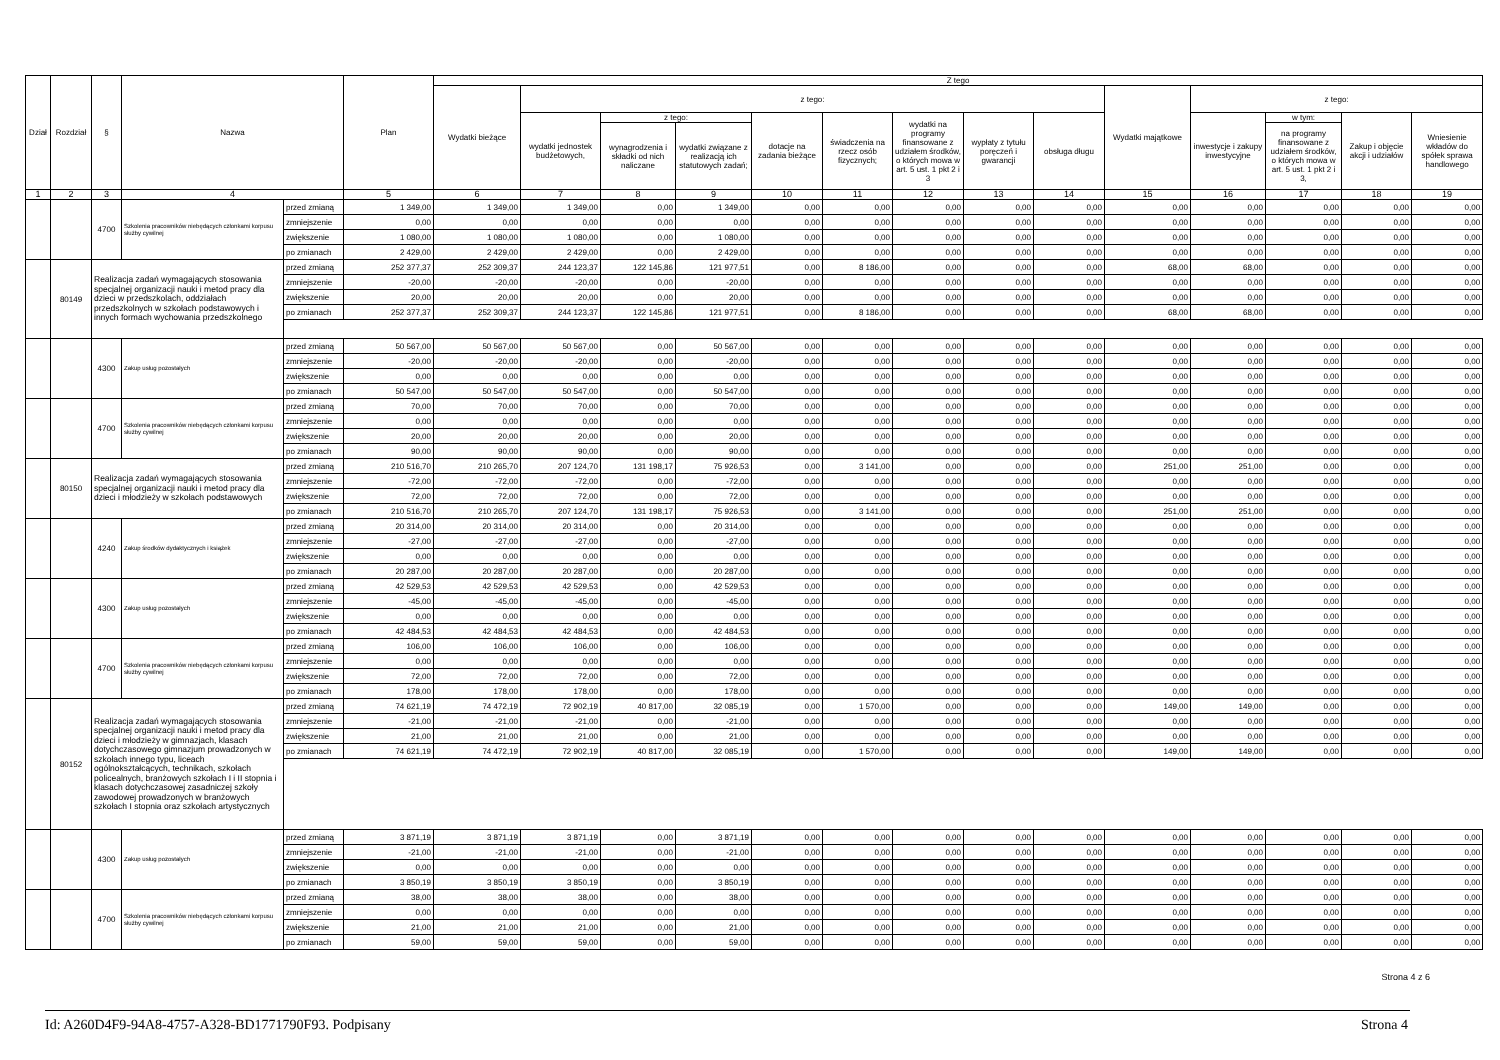| Dział | Rozdział | § | Nazwa | | Plan | Z tego | | | | | | | | | | | | | |
| --- | --- | --- | --- | --- | --- | --- | --- | --- | --- | --- | --- | --- | --- | --- | --- | --- | --- | --- | --- |
| | | | | | | Wydatki bieżące | z tego: | | | | | | | | Wydatki majątkowe | z tego: | | | |
| | | | | | | | wydatki jednostek budżetowych, | z tego: | | dotacje na zadania bieżące | świadczenia na rzecz osób fizycznych; | wydatki na programy finansowane z udziałem środków, o których mowa w art. 5 ust. 1 pkt 2 i 3 | wypłaty z tytułu poręczeń i gwarancji | obsługa długu | | inwestycje i zakupy inwestycyjne | w tym: | Zakup i objęcie akcji i udziałów | Wniesienie wkładów do spółek sprawa handlowego |
| | | | | | | | | wynagrodzenia i składki od nich naliczane | wydatki związane z realizacją ich statutowych zadań; | | | | | | | | na programy finansowane z udziałem środków, o których mowa w art. 5 ust. 1 pkt 2 i 3, | | |
| 1 | 2 | 3 | 4 | | 5 | 6 | 7 | 8 | 9 | 10 | 11 | 12 | 13 | 14 | 15 | 16 | 17 | 18 | 19 |
| | | 4700 | Szkolenia pracowników niebędących członkami korpusu służby cywilnej | przed zmianą | 1 349,00 | 1 349,00 | 1 349,00 | 0,00 | 1 349,00 | 0,00 | 0,00 | 0,00 | 0,00 | 0,00 | 0,00 | 0,00 | 0,00 | 0,00 | 0,00 |
| | | | | zmniejszenie | 0,00 | 0,00 | 0,00 | 0,00 | 0,00 | 0,00 | 0,00 | 0,00 | 0,00 | 0,00 | 0,00 | 0,00 | 0,00 | 0,00 | 0,00 |
| | | | | zwiększenie | 1 080,00 | 1 080,00 | 1 080,00 | 0,00 | 1 080,00 | 0,00 | 0,00 | 0,00 | 0,00 | 0,00 | 0,00 | 0,00 | 0,00 | 0,00 | 0,00 |
| | | | | po zmianach | 2 429,00 | 2 429,00 | 2 429,00 | 0,00 | 2 429,00 | 0,00 | 0,00 | 0,00 | 0,00 | 0,00 | 0,00 | 0,00 | 0,00 | 0,00 | 0,00 |
| | 80149 | Realizacja zadań wymagających stosowania specjalnej organizacji nauki i metod pracy dla dzieci w przedszkolach, oddziałach przedszkolnych w szkołach podstawowych i innych formach wychowania przedszkolnego | | przed zmianą | 252 377,37 | 252 309,37 | 244 123,37 | 122 145,86 | 121 977,51 | 0,00 | 8 186,00 | 0,00 | 0,00 | 0,00 | 68,00 | 68,00 | 0,00 | 0,00 | 0,00 |
| | | | | zmniejszenie | -20,00 | -20,00 | -20,00 | 0,00 | -20,00 | 0,00 | 0,00 | 0,00 | 0,00 | 0,00 | 0,00 | 0,00 | 0,00 | 0,00 | 0,00 |
| | | | | zwiększenie | 20,00 | 20,00 | 20,00 | 0,00 | 20,00 | 0,00 | 0,00 | 0,00 | 0,00 | 0,00 | 0,00 | 0,00 | 0,00 | 0,00 | 0,00 |
| | | | | po zmianach | 252 377,37 | 252 309,37 | 244 123,37 | 122 145,86 | 121 977,51 | 0,00 | 8 186,00 | 0,00 | 0,00 | 0,00 | 68,00 | 68,00 | 0,00 | 0,00 | 0,00 |
| | | 4300 | Zakup usług pozostałych | przed zmianą | 50 567,00 | 50 567,00 | 50 567,00 | 0,00 | 50 567,00 | 0,00 | 0,00 | 0,00 | 0,00 | 0,00 | 0,00 | 0,00 | 0,00 | 0,00 | 0,00 |
| | | | | zmniejszenie | -20,00 | -20,00 | -20,00 | 0,00 | -20,00 | 0,00 | 0,00 | 0,00 | 0,00 | 0,00 | 0,00 | 0,00 | 0,00 | 0,00 | 0,00 |
| | | | | zwiększenie | 0,00 | 0,00 | 0,00 | 0,00 | 0,00 | 0,00 | 0,00 | 0,00 | 0,00 | 0,00 | 0,00 | 0,00 | 0,00 | 0,00 | 0,00 |
| | | | | po zmianach | 50 547,00 | 50 547,00 | 50 547,00 | 0,00 | 50 547,00 | 0,00 | 0,00 | 0,00 | 0,00 | 0,00 | 0,00 | 0,00 | 0,00 | 0,00 | 0,00 |
| | | 4700 | Szkolenia pracowników niebędących członkami korpusu służby cywilnej | przed zmianą | 70,00 | 70,00 | 70,00 | 0,00 | 70,00 | 0,00 | 0,00 | 0,00 | 0,00 | 0,00 | 0,00 | 0,00 | 0,00 | 0,00 | 0,00 |
| | | | | zmniejszenie | 0,00 | 0,00 | 0,00 | 0,00 | 0,00 | 0,00 | 0,00 | 0,00 | 0,00 | 0,00 | 0,00 | 0,00 | 0,00 | 0,00 | 0,00 |
| | | | | zwiększenie | 20,00 | 20,00 | 20,00 | 0,00 | 20,00 | 0,00 | 0,00 | 0,00 | 0,00 | 0,00 | 0,00 | 0,00 | 0,00 | 0,00 | 0,00 |
| | | | | po zmianach | 90,00 | 90,00 | 90,00 | 0,00 | 90,00 | 0,00 | 0,00 | 0,00 | 0,00 | 0,00 | 0,00 | 0,00 | 0,00 | 0,00 | 0,00 |
| | 80150 | Realizacja zadań wymagających stosowania specjalnej organizacji nauki i metod pracy dla dzieci i młodzieży w szkołach podstawowych | | przed zmianą | 210 516,70 | 210 265,70 | 207 124,70 | 131 198,17 | 75 926,53 | 0,00 | 3 141,00 | 0,00 | 0,00 | 0,00 | 251,00 | 251,00 | 0,00 | 0,00 | 0,00 |
| | | | | zmniejszenie | -72,00 | -72,00 | -72,00 | 0,00 | -72,00 | 0,00 | 0,00 | 0,00 | 0,00 | 0,00 | 0,00 | 0,00 | 0,00 | 0,00 | 0,00 |
| | | | | zwiększenie | 72,00 | 72,00 | 72,00 | 0,00 | 72,00 | 0,00 | 0,00 | 0,00 | 0,00 | 0,00 | 0,00 | 0,00 | 0,00 | 0,00 | 0,00 |
| | | | | po zmianach | 210 516,70 | 210 265,70 | 207 124,70 | 131 198,17 | 75 926,53 | 0,00 | 3 141,00 | 0,00 | 0,00 | 0,00 | 251,00 | 251,00 | 0,00 | 0,00 | 0,00 |
| | | 4240 | Zakup środków dydaktycznych i książek | przed zmianą | 20 314,00 | 20 314,00 | 20 314,00 | 0,00 | 20 314,00 | 0,00 | 0,00 | 0,00 | 0,00 | 0,00 | 0,00 | 0,00 | 0,00 | 0,00 | 0,00 |
| | | | | zmniejszenie | -27,00 | -27,00 | -27,00 | 0,00 | -27,00 | 0,00 | 0,00 | 0,00 | 0,00 | 0,00 | 0,00 | 0,00 | 0,00 | 0,00 | 0,00 |
| | | | | zwiększenie | 0,00 | 0,00 | 0,00 | 0,00 | 0,00 | 0,00 | 0,00 | 0,00 | 0,00 | 0,00 | 0,00 | 0,00 | 0,00 | 0,00 | 0,00 |
| | | | | po zmianach | 20 287,00 | 20 287,00 | 20 287,00 | 0,00 | 20 287,00 | 0,00 | 0,00 | 0,00 | 0,00 | 0,00 | 0,00 | 0,00 | 0,00 | 0,00 | 0,00 |
| | | 4300 | Zakup usług pozostałych | przed zmianą | 42 529,53 | 42 529,53 | 42 529,53 | 0,00 | 42 529,53 | 0,00 | 0,00 | 0,00 | 0,00 | 0,00 | 0,00 | 0,00 | 0,00 | 0,00 | 0,00 |
| | | | | zmniejszenie | -45,00 | -45,00 | -45,00 | 0,00 | -45,00 | 0,00 | 0,00 | 0,00 | 0,00 | 0,00 | 0,00 | 0,00 | 0,00 | 0,00 | 0,00 |
| | | | | zwiększenie | 0,00 | 0,00 | 0,00 | 0,00 | 0,00 | 0,00 | 0,00 | 0,00 | 0,00 | 0,00 | 0,00 | 0,00 | 0,00 | 0,00 | 0,00 |
| | | | | po zmianach | 42 484,53 | 42 484,53 | 42 484,53 | 0,00 | 42 484,53 | 0,00 | 0,00 | 0,00 | 0,00 | 0,00 | 0,00 | 0,00 | 0,00 | 0,00 | 0,00 |
| | | 4700 | Szkolenia pracowników niebędących członkami korpusu służby cywilnej | przed zmianą | 106,00 | 106,00 | 106,00 | 0,00 | 106,00 | 0,00 | 0,00 | 0,00 | 0,00 | 0,00 | 0,00 | 0,00 | 0,00 | 0,00 | 0,00 |
| | | | | zmniejszenie | 0,00 | 0,00 | 0,00 | 0,00 | 0,00 | 0,00 | 0,00 | 0,00 | 0,00 | 0,00 | 0,00 | 0,00 | 0,00 | 0,00 | 0,00 |
| | | | | zwiększenie | 72,00 | 72,00 | 72,00 | 0,00 | 72,00 | 0,00 | 0,00 | 0,00 | 0,00 | 0,00 | 0,00 | 0,00 | 0,00 | 0,00 | 0,00 |
| | | | | po zmianach | 178,00 | 178,00 | 178,00 | 0,00 | 178,00 | 0,00 | 0,00 | 0,00 | 0,00 | 0,00 | 0,00 | 0,00 | 0,00 | 0,00 | 0,00 |
| | 80152 | Realizacja zadań wymagających stosowania specjalnej organizacji nauki i metod pracy dla dzieci i młodzieży w gimnazjach, klasach dotychczasowego gimnazjum prowadzonych w szkołach innego typu, liceach ogólnokształcących, technikach, szkołach policealnych, branżowych szkołach I i II stopnia i klasach dotychczasowej zasadniczej szkoły zawodowej prowadzonych w branżowych szkołach I stopnia oraz szkołach artystycznych | | przed zmianą | 74 621,19 | 74 472,19 | 72 902,19 | 40 817,00 | 32 085,19 | 0,00 | 1 570,00 | 0,00 | 0,00 | 0,00 | 149,00 | 149,00 | 0,00 | 0,00 | 0,00 |
| | | | | zmniejszenie | -21,00 | -21,00 | -21,00 | 0,00 | -21,00 | 0,00 | 0,00 | 0,00 | 0,00 | 0,00 | 0,00 | 0,00 | 0,00 | 0,00 | 0,00 |
| | | | | zwiększenie | 21,00 | 21,00 | 21,00 | 0,00 | 21,00 | 0,00 | 0,00 | 0,00 | 0,00 | 0,00 | 0,00 | 0,00 | 0,00 | 0,00 | 0,00 |
| | | | | po zmianach | 74 621,19 | 74 472,19 | 72 902,19 | 40 817,00 | 32 085,19 | 0,00 | 1 570,00 | 0,00 | 0,00 | 0,00 | 149,00 | 149,00 | 0,00 | 0,00 | 0,00 |
| | | 4300 | Zakup usług pozostałych | przed zmianą | 3 871,19 | 3 871,19 | 3 871,19 | 0,00 | 3 871,19 | 0,00 | 0,00 | 0,00 | 0,00 | 0,00 | 0,00 | 0,00 | 0,00 | 0,00 | 0,00 |
| | | | | zmniejszenie | -21,00 | -21,00 | -21,00 | 0,00 | -21,00 | 0,00 | 0,00 | 0,00 | 0,00 | 0,00 | 0,00 | 0,00 | 0,00 | 0,00 | 0,00 |
| | | | | zwiększenie | 0,00 | 0,00 | 0,00 | 0,00 | 0,00 | 0,00 | 0,00 | 0,00 | 0,00 | 0,00 | 0,00 | 0,00 | 0,00 | 0,00 | 0,00 |
| | | | | po zmianach | 3 850,19 | 3 850,19 | 3 850,19 | 0,00 | 3 850,19 | 0,00 | 0,00 | 0,00 | 0,00 | 0,00 | 0,00 | 0,00 | 0,00 | 0,00 | 0,00 |
| | | 4700 | Szkolenia pracowników niebędących członkami korpusu służby cywilnej | przed zmianą | 38,00 | 38,00 | 38,00 | 0,00 | 38,00 | 0,00 | 0,00 | 0,00 | 0,00 | 0,00 | 0,00 | 0,00 | 0,00 | 0,00 | 0,00 |
| | | | | zmniejszenie | 0,00 | 0,00 | 0,00 | 0,00 | 0,00 | 0,00 | 0,00 | 0,00 | 0,00 | 0,00 | 0,00 | 0,00 | 0,00 | 0,00 | 0,00 |
| | | | | zwiększenie | 21,00 | 21,00 | 21,00 | 0,00 | 21,00 | 0,00 | 0,00 | 0,00 | 0,00 | 0,00 | 0,00 | 0,00 | 0,00 | 0,00 | 0,00 |
| | | | | po zmianach | 59,00 | 59,00 | 59,00 | 0,00 | 59,00 | 0,00 | 0,00 | 0,00 | 0,00 | 0,00 | 0,00 | 0,00 | 0,00 | 0,00 | 0,00 |
Strona 4 z 6
Id: A260D4F9-94A8-4757-A328-BD1771790F93. Podpisany Strona 4